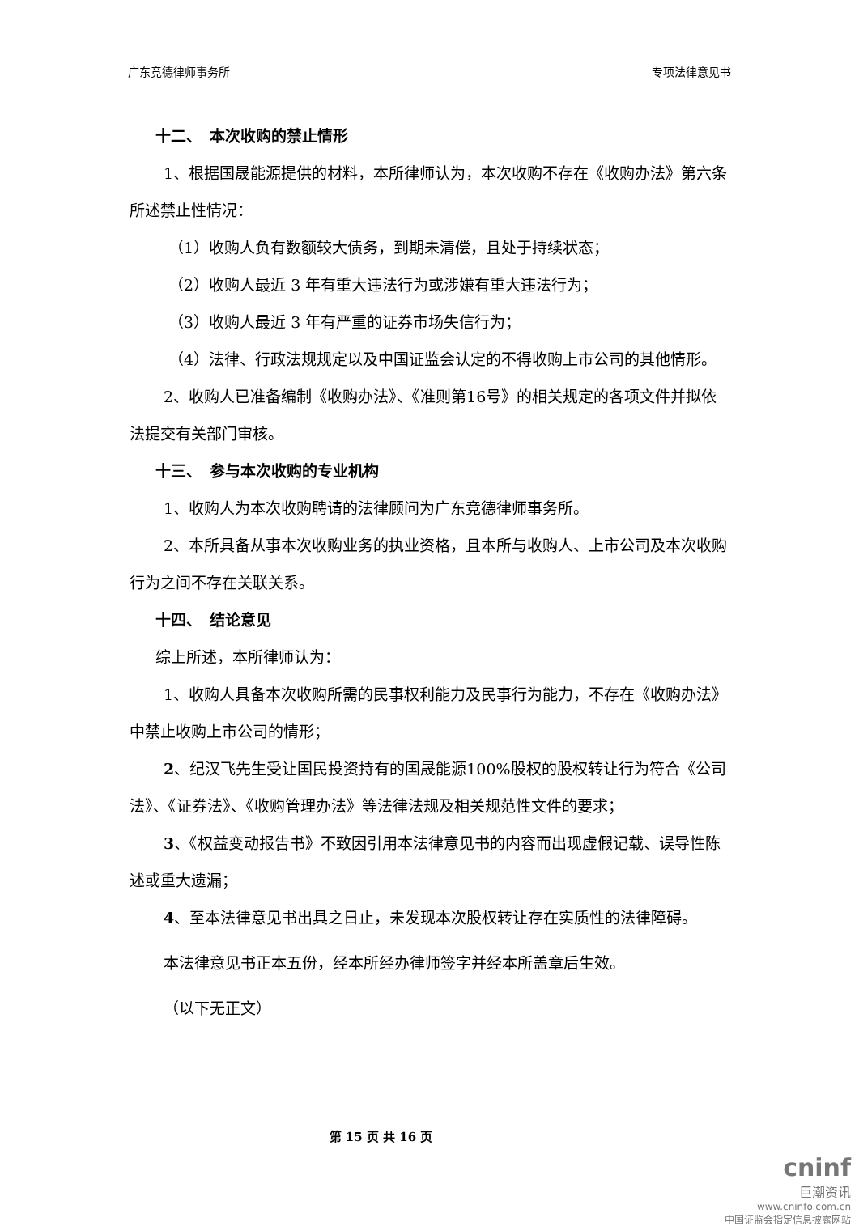广东竞德律师事务所 专项法律意见书
十二、　本次收购的禁止情形
1、根据国晟能源提供的材料，本所律师认为，本次收购不存在《收购办法》第六条所述禁止性情况：
（1）收购人负有数额较大债务，到期未清偿，且处于持续状态；
（2）收购人最近 3 年有重大违法行为或涉嫌有重大违法行为；
（3）收购人最近 3 年有严重的证券市场失信行为；
（4）法律、行政法规规定以及中国证监会认定的不得收购上市公司的其他情形。
2、收购人已准备编制《收购办法》、《准则第16号》的相关规定的各项文件并拟依法提交有关部门审核。
十三、　参与本次收购的专业机构
1、收购人为本次收购聘请的法律顾问为广东竞德律师事务所。
2、本所具备从事本次收购业务的执业资格，且本所与收购人、上市公司及本次收购行为之间不存在关联关系。
十四、　结论意见
综上所述，本所律师认为：
1、收购人具备本次收购所需的民事权利能力及民事行为能力，不存在《收购办法》中禁止收购上市公司的情形；
2、纪汉飞先生受让国民投资持有的国晟能源100%股权的股权转让行为符合《公司法》、《证券法》、《收购管理办法》等法律法规及相关规范性文件的要求；
3、《权益变动报告书》不致因引用本法律意见书的内容而出现虚假记载、误导性陈述或重大遗漏；
4、至本法律意见书出具之日止，未发现本次股权转让存在实质性的法律障碍。
本法律意见书正本五份，经本所经办律师签字并经本所盖章后生效。
（以下无正文）
第 15 页 共 16 页
cninf
巨潮资讯
www.cninfo.com.cn
中国证监会指定信息披露网站